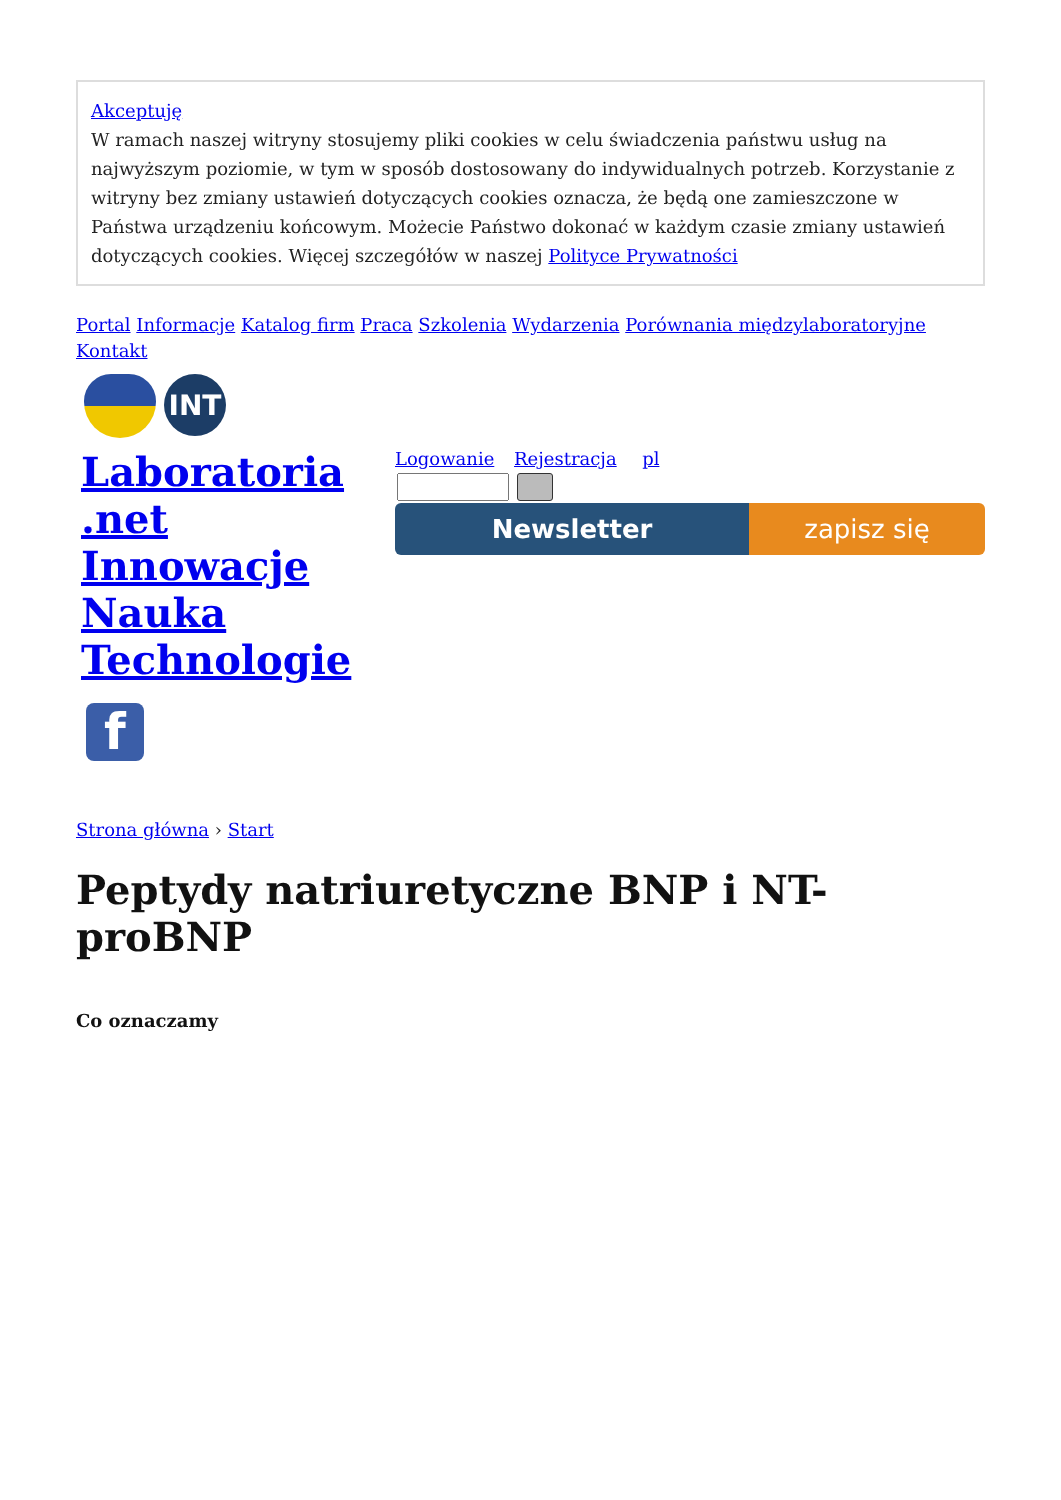Akceptuję
W ramach naszej witryny stosujemy pliki cookies w celu świadczenia państwu usług na najwyższym poziomie, w tym w sposób dostosowany do indywidualnych potrzeb. Korzystanie z witryny bez zmiany ustawień dotyczących cookies oznacza, że będą one zamieszczone w Państwa urządzeniu końcowym. Możecie Państwo dokonać w każdym czasie zmiany ustawień dotyczących cookies. Więcej szczegółów w naszej Polityce Prywatności
Portal Informacje Katalog firm Praca Szkolenia Wydarzenia Porównania międzylaboratoryjne
Kontakt
INT
Laboratoria .net Innowacje Nauka Technologie
Logowanie Rejestracja pl
Newsletter zapisz się
f
Strona główna › Start
Peptydy natriuretyczne BNP i NT-proBNP
Co oznaczamy